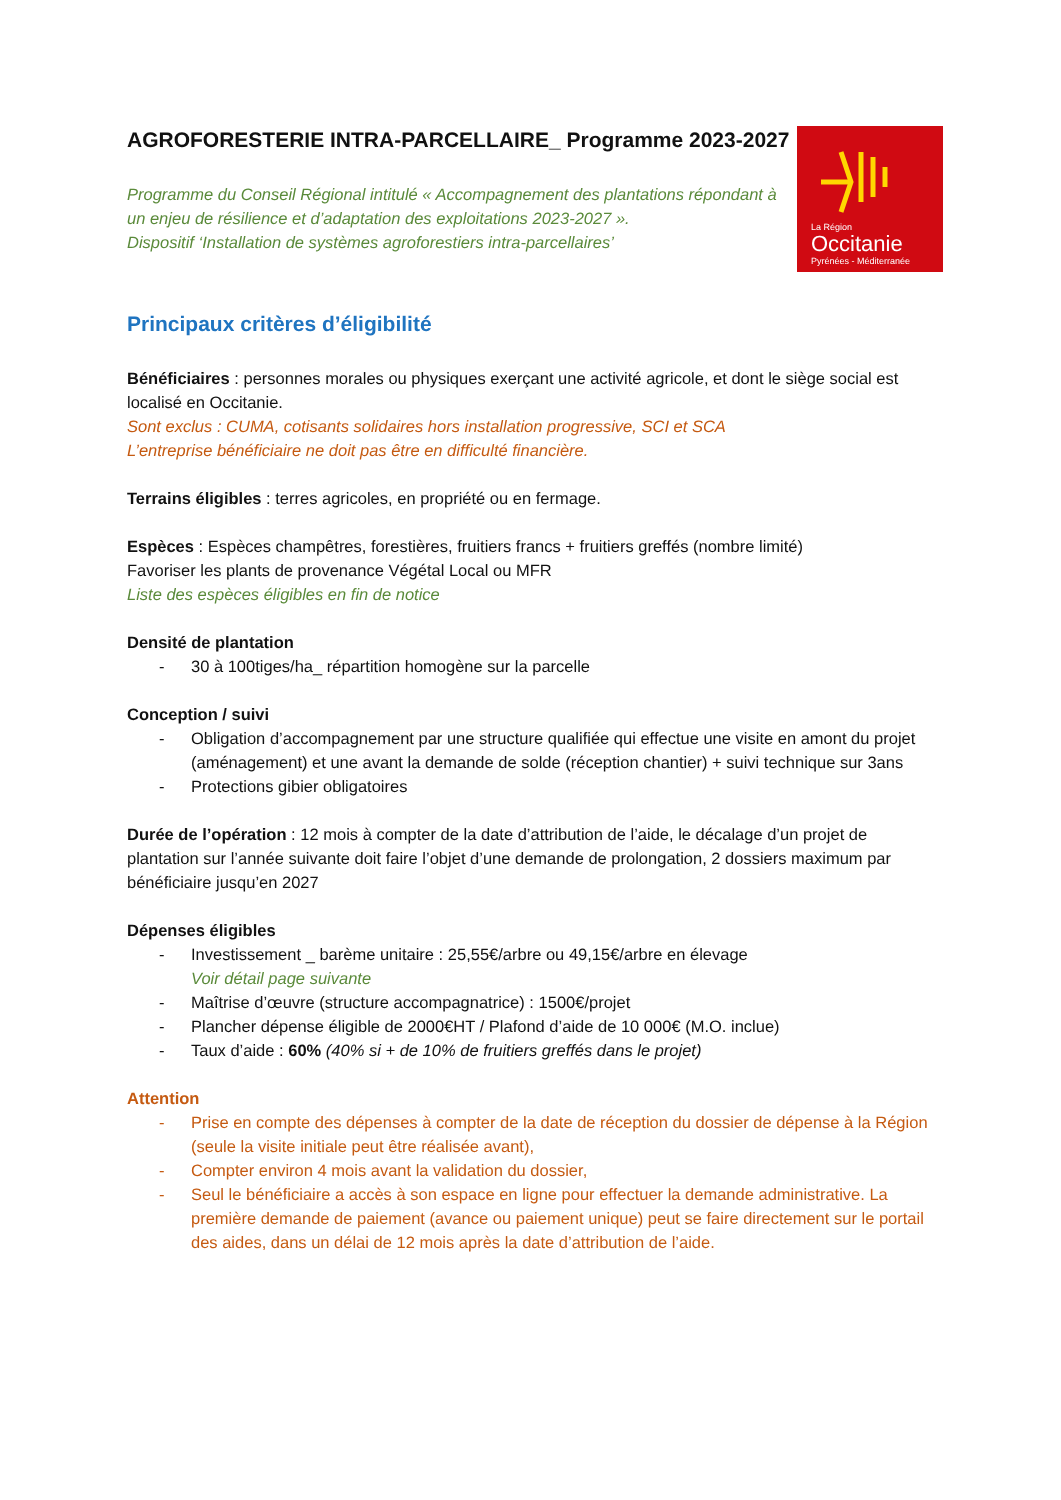AGROFORESTERIE INTRA-PARCELLAIRE_ Programme 2023-2027
Programme du Conseil Régional intitulé « Accompagnement des plantations répondant à un enjeu de résilience et d’adaptation des exploitations 2023-2027 ».
Dispositif ‘Installation de systèmes agroforestiers intra-parcellaires’
La Région
Occitanie
Pyrénées - Méditerranée
Principaux critères d’éligibilité
Bénéficiaires : personnes morales ou physiques exerçant une activité agricole, et dont le siège social est localisé en Occitanie.
Sont exclus : CUMA, cotisants solidaires hors installation progressive, SCI et SCA
L’entreprise bénéficiaire ne doit pas être en difficulté financière.
Terrains éligibles : terres agricoles, en propriété ou en fermage.
Espèces : Espèces champêtres, forestières, fruitiers francs + fruitiers greffés (nombre limité)
Favoriser les plants de provenance Végétal Local ou MFR
Liste des espèces éligibles en fin de notice
Densité de plantation
- 30 à 100tiges/ha_ répartition homogène sur la parcelle
Conception / suivi
- Obligation d’accompagnement par une structure qualifiée qui effectue une visite en amont du projet (aménagement) et une avant la demande de solde (réception chantier) + suivi technique sur 3ans
- Protections gibier obligatoires
Durée de l’opération : 12 mois à compter de la date d’attribution de l’aide, le décalage d’un projet de plantation sur l’année suivante doit faire l’objet d’une demande de prolongation, 2 dossiers maximum par bénéficiaire jusqu’en 2027
Dépenses éligibles
- Investissement _ barème unitaire : 25,55€/arbre ou 49,15€/arbre en élevage
Voir détail page suivante
- Maîtrise d’œuvre (structure accompagnatrice) : 1500€/projet
- Plancher dépense éligible de 2000€HT / Plafond d’aide de 10 000€ (M.O. inclue)
- Taux d’aide : 60% (40% si + de 10% de fruitiers greffés dans le projet)
Attention
- Prise en compte des dépenses à compter de la date de réception du dossier de dépense à la Région (seule la visite initiale peut être réalisée avant),
- Compter environ 4 mois avant la validation du dossier,
- Seul le bénéficiaire a accès à son espace en ligne pour effectuer la demande administrative. La première demande de paiement (avance ou paiement unique) peut se faire directement sur le portail des aides, dans un délai de 12 mois après la date d’attribution de l’aide.